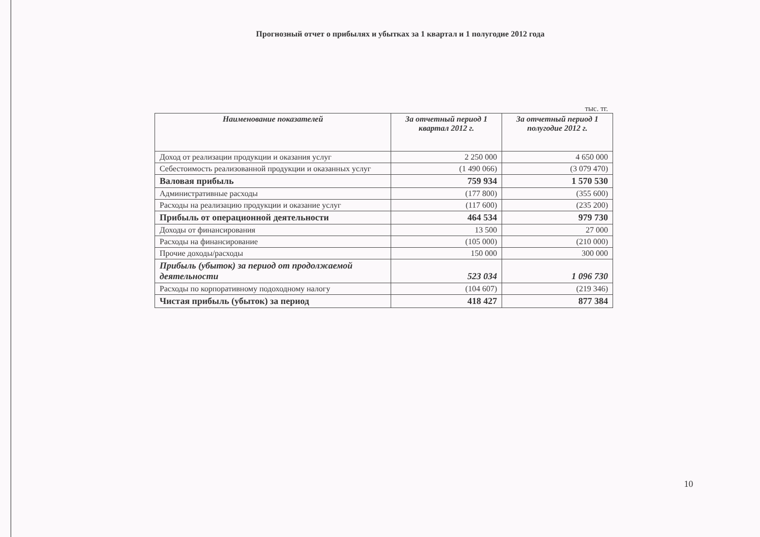Прогнозный отчет о прибылях и убытках за 1 квартал и 1 полугодие 2012 года
тыс. тг.
| Наименование показателей | За отчетный период 1 квартал 2012 г. | За отчетный период 1 полугодие 2012 г. |
| --- | --- | --- |
| Доход от реализации продукции и оказания услуг | 2 250 000 | 4 650 000 |
| Себестоимость реализованной продукции и оказанных услуг | (1 490 066) | (3 079 470) |
| Валовая прибыль | 759 934 | 1 570 530 |
| Административные расходы | (177 800) | (355 600) |
| Расходы на реализацию продукции и оказание услуг | (117 600) | (235 200) |
| Прибыль от операционной деятельности | 464 534 | 979 730 |
| Доходы от финансирования | 13 500 | 27 000 |
| Расходы на финансирование | (105 000) | (210 000) |
| Прочие доходы/расходы | 150 000 | 300 000 |
| Прибыль (убыток) за период от продолжаемой деятельности | 523 034 | 1 096 730 |
| Расходы по корпоративному подоходному налогу | (104 607) | (219 346) |
| Чистая прибыль (убыток) за период | 418 427 | 877 384 |
10